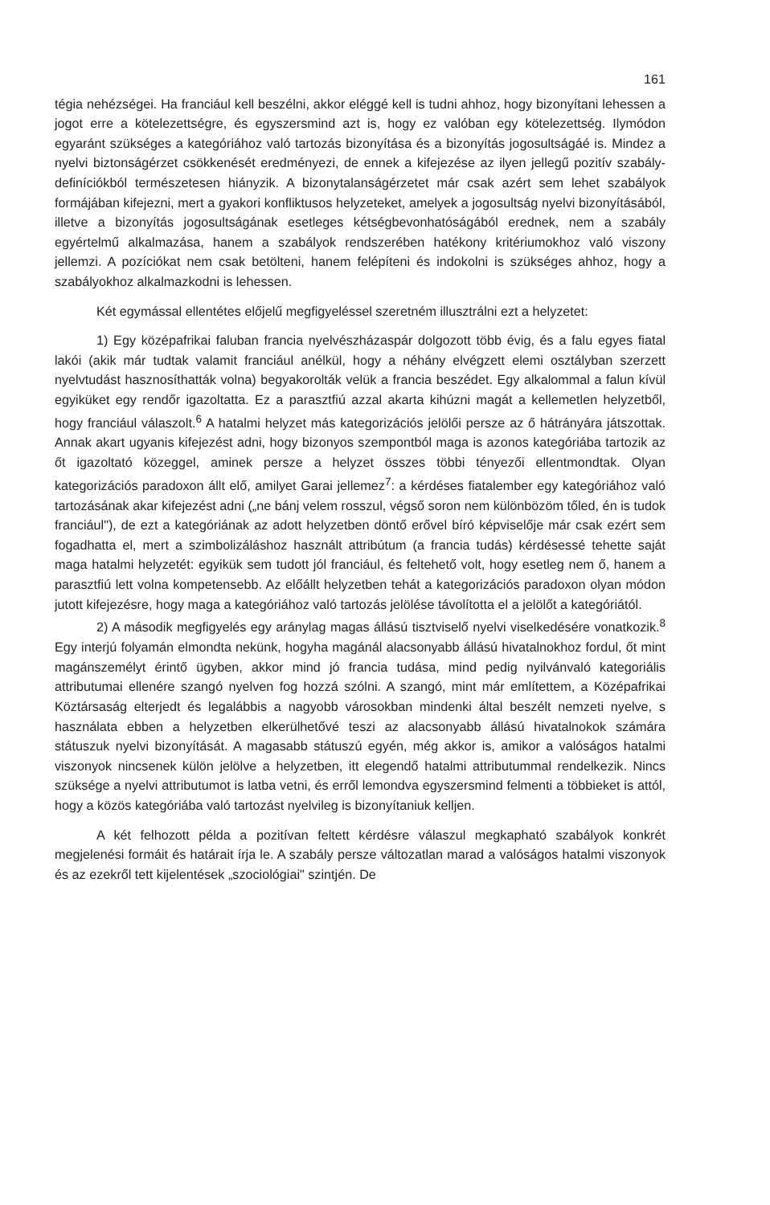161
tégia nehézségei. Ha franciául kell beszélni, akkor eléggé kell is tudni ahhoz, hogy bizonyítani lehessen a jogot erre a kötelezettségre, és egyszersmind azt is, hogy ez valóban egy kötelezettség. Ilymódon egyaránt szükséges a kategóriához való tartozás bizonyítása és a bizonyítás jogosultságáé is. Mindez a nyelvi biztonságérzet csökkenését eredményezi, de ennek a kifejezése az ilyen jellegű pozitív szabály-definíciókból természetesen hiányzik. A bizonytalanságérzetet már csak azért sem lehet szabályok formájában kifejezni, mert a gyakori konfliktusos helyzeteket, amelyek a jogosultság nyelvi bizonyításából, illetve a bizonyítás jogosultságának esetleges kétségbevonhatóságából erednek, nem a szabály egyértelmű alkalmazása, hanem a szabályok rendszerében hatékony kritériumokhoz való viszony jellemzi. A pozíciókat nem csak betölteni, hanem felépíteni és indokolni is szükséges ahhoz, hogy a szabályokhoz alkalmazkodni is lehessen.
Két egymással ellentétes előjelű megfigyeléssel szeretném illusztrálni ezt a helyzetet:
1) Egy középafrikai faluban francia nyelvészházaspár dolgozott több évig, és a falu egyes fiatal lakói (akik már tudtak valamit franciául anélkül, hogy a néhány elvégzett elemi osztályban szerzett nyelvtudást hasznosíthatták volna) begyakorolták velük a francia beszédet. Egy alkalommal a falun kívül egyiküket egy rendőr igazoltatta. Ez a parasztfiú azzal akarta kihúzni magát a kellemetlen helyzetből, hogy franciául válaszolt.<sup>6</sup> A hatalmi helyzet más kategorizációs jelölői persze az ő hátrányára játszottak. Annak akart ugyanis kifejezést adni, hogy bizonyos szempontból maga is azonos kategóriába tartozik az őt igazoltató közeggel, aminek persze a helyzet összes többi tényezői ellentmondtak. Olyan kategorizációs paradoxon állt elő, amilyet Garai jellemez<sup>7</sup>: a kérdéses fiatalember egy kategóriához való tartozásának akar kifejezést adni („ne bánj velem rosszul, végső soron nem különbözöm tőled, én is tudok franciául"), de ezt a kategóriának az adott helyzetben döntő erővel bíró képviselője már csak ezért sem fogadhatta el, mert a szimbolizáláshoz használt attribútum (a francia tudás) kérdésessé tehette saját maga hatalmi helyzetét: egyikük sem tudott jól franciául, és feltehető volt, hogy esetleg nem ő, hanem a parasztfiú lett volna kompetensebb. Az előállt helyzetben tehát a kategorizációs paradoxon olyan módon jutott kifejezésre, hogy maga a kategóriához való tartozás jelölése távolította el a jelölőt a kategóriától.
2) A második megfigyelés egy aránylag magas állású tisztviselő nyelvi viselkedésére vonatkozik.<sup>8</sup> Egy interjú folyamán elmondta nekünk, hogyha magánál alacsonyabb állású hivatalnokhoz fordul, őt mint magánszemélyt érintő ügyben, akkor mind jó francia tudása, mind pedig nyilvánvaló kategoriális attributumai ellenére szangó nyelven fog hozzá szólni. A szangó, mint már említettem, a Középafrikai Köztársaság elterjedt és legalábbis a nagyobb városokban mindenki által beszélt nemzeti nyelve, s használata ebben a helyzetben elkerülhetővé teszi az alacsonyabb állású hivatalnokok számára státuszuk nyelvi bizonyítását. A magasabb státuszú egyén, még akkor is, amikor a valóságos hatalmi viszonyok nincsenek külön jelölve a helyzetben, itt elegendő hatalmi attributummal rendelkezik. Nincs szüksége a nyelvi attributumot is latba vetni, és erről lemondva egyszersmind felmenti a többieket is attól, hogy a közös kategóriába való tartozást nyelvileg is bizonyítaniuk kelljen.
A két felhozott példa a pozitívan feltett kérdésre válaszul megkapható szabályok konkrét megjelenési formáit és határait írja le. A szabály persze változatlan marad a valóságos hatalmi viszonyok és az ezekről tett kijelentések „szociológiai" szintjén. De